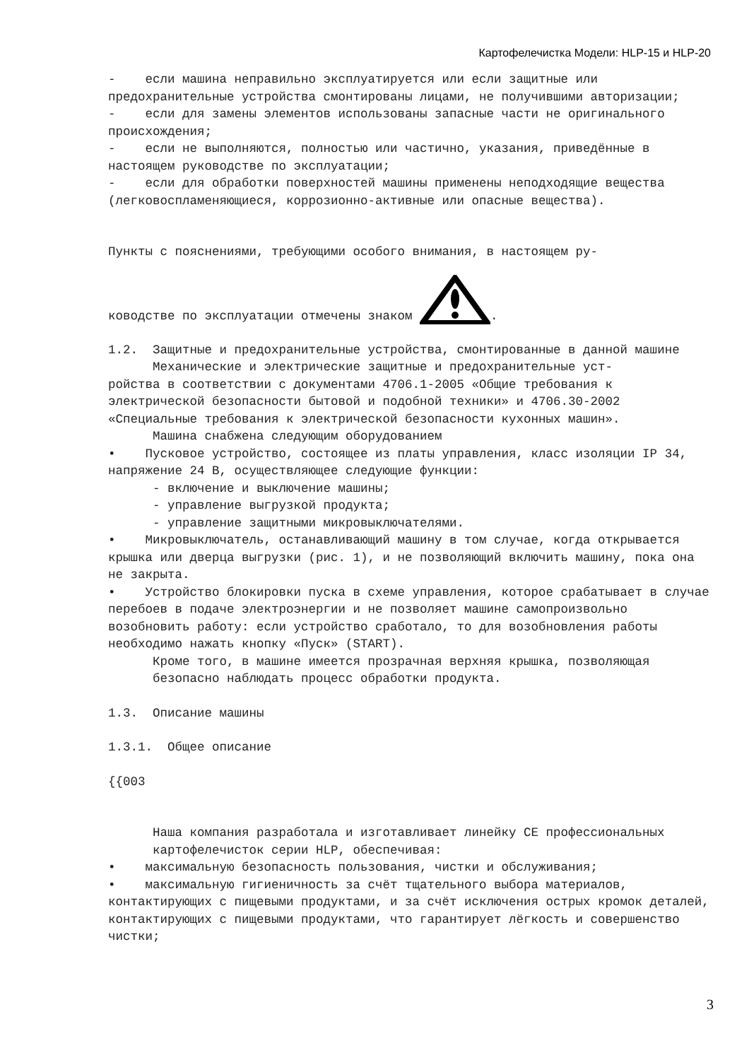Картофелечистка Модели: HLP-15 и HLP-20
- если машина неправильно эксплуатируется или если защитные или предохранительные устройства смонтированы лицами, не получившими авторизации;
- если для замены элементов использованы запасные части не оригинального происхождения;
- если не выполняются, полностью или частично, указания, приведённые в настоящем руководстве по эксплуатации;
- если для обработки поверхностей машины применены неподходящие вещества (легковоспламеняющиеся, коррозионно-активные или опасные вещества).
Пункты с пояснениями, требующими особого внимания, в настоящем ру-
ководстве по эксплуатации отмечены знаком .
1.2. Защитные и предохранительные устройства, смонтированные в данной машине
Механические и электрические защитные и предохранительные уст-
ройства в соответствии с документами 4706.1-2005 «Общие требования к электрической безопасности бытовой и подобной техники» и 4706.30-2002 «Специальные требования к электрической безопасности кухонных машин».
Машина снабжена следующим оборудованием
• Пусковое устройство, состоящее из платы управления, класс изоляции IP 34, напряжение 24 В, осуществляющее следующие функции:
- включение и выключение машины;
- управление выгрузкой продукта;
- управление защитными микровыключателями.
• Микровыключатель, останавливающий машину в том случае, когда открывается крышка или дверца выгрузки (рис. 1), и не позволяющий включить машину, пока она не закрыта.
• Устройство блокировки пуска в схеме управления, которое срабатывает в случае перебоев в подаче электроэнергии и не позволяет машине самопроизвольно возобновить работу: если устройство сработало, то для возобновления работы необходимо нажать кнопку «Пуск» (START).
Кроме того, в машине имеется прозрачная верхняя крышка, позволяющая безопасно наблюдать процесс обработки продукта.
1.3. Описание машины
1.3.1. Общее описание
{{003
Наша компания разработала и изготавливает линейку CE профессиональных картофелечисток серии HLP, обеспечивая:
• максимальную безопасность пользования, чистки и обслуживания;
• максимальную гигиеничность за счёт тщательного выбора материалов, контактирующих с пищевыми продуктами, и за счёт исключения острых кромок деталей, контактирующих с пищевыми продуктами, что гарантирует лёгкость и совершенство чистки;
3